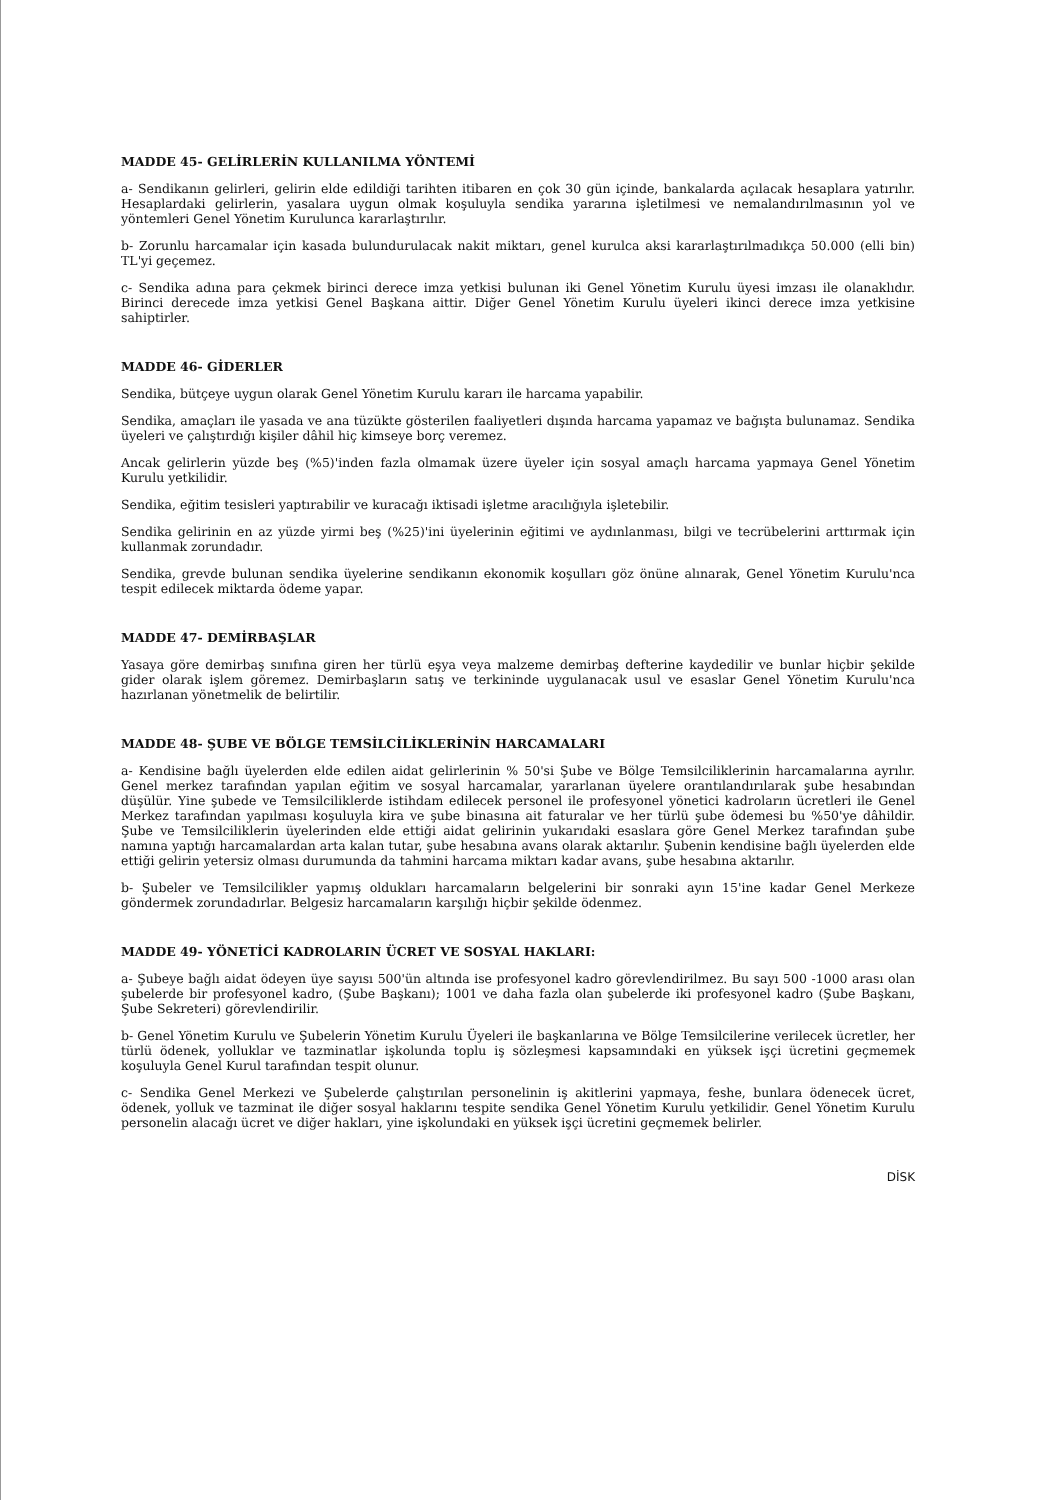MADDE 45- GELİRLERİN KULLANILMA YÖNTEMİ
a- Sendikanın gelirleri, gelirin elde edildiği tarihten itibaren en çok 30 gün içinde, bankalarda açılacak hesaplara yatırılır. Hesaplardaki gelirlerin, yasalara uygun olmak koşuluyla sendika yararına işletilmesi ve nemalandırılmasının yol ve yöntemleri Genel Yönetim Kurulunca kararlaştırılır.
b- Zorunlu harcamalar için kasada bulundurulacak nakit miktarı, genel kurulca aksi kararlaştırılmadıkça 50.000 (elli bin) TL'yi geçemez.
c- Sendika adına para çekmek birinci derece imza yetkisi bulunan iki Genel Yönetim Kurulu üyesi imzası ile olanaklıdır. Birinci derecede imza yetkisi Genel Başkana aittir. Diğer Genel Yönetim Kurulu üyeleri ikinci derece imza yetkisine sahiptirler.
MADDE 46- GİDERLER
Sendika, bütçeye uygun olarak Genel Yönetim Kurulu kararı ile harcama yapabilir.
Sendika, amaçları ile yasada ve ana tüzükte gösterilen faaliyetleri dışında harcama yapamaz ve bağışta bulunamaz. Sendika üyeleri ve çalıştırdığı kişiler dâhil hiç kimseye borç veremez.
Ancak gelirlerin yüzde beş (%5)'inden fazla olmamak üzere üyeler için sosyal amaçlı harcama yapmaya Genel Yönetim Kurulu yetkilidir.
Sendika, eğitim tesisleri yaptırabilir ve kuracağı iktisadi işletme aracılığıyla işletebilir.
Sendika gelirinin en az yüzde yirmi beş (%25)'ini üyelerinin eğitimi ve aydınlanması, bilgi ve tecrübelerini arttırmak için kullanmak zorundadır.
Sendika, grevde bulunan sendika üyelerine sendikanın ekonomik koşulları göz önüne alınarak, Genel Yönetim Kurulu'nca tespit edilecek miktarda ödeme yapar.
MADDE 47- DEMİRBAŞLAR
Yasaya göre demirbaş sınıfına giren her türlü eşya veya malzeme demirbaş defterine kaydedilir ve bunlar hiçbir şekilde gider olarak işlem göremez. Demirbaşların satış ve terkininde uygulanacak usul ve esaslar Genel Yönetim Kurulu'nca hazırlanan yönetmelik de belirtilir.
MADDE 48- ŞUBE VE BÖLGE TEMSİLCİLİKLERİNİN HARCAMALARI
a- Kendisine bağlı üyelerden elde edilen aidat gelirlerinin % 50'si Şube ve Bölge Temsilciliklerinin harcamalarına ayrılır. Genel merkez tarafından yapılan eğitim ve sosyal harcamalar, yararlanan üyelere orantılandırılarak şube hesabından düşülür. Yine şubede ve Temsilciliklerde istihdam edilecek personel ile profesyonel yönetici kadroların ücretleri ile Genel Merkez tarafından yapılması koşuluyla kira ve şube binasına ait faturalar ve her türlü şube ödemesi bu %50'ye dâhildir. Şube ve Temsilciliklerin üyelerinden elde ettiği aidat gelirinin yukarıdaki esaslara göre Genel Merkez tarafından şube namına yaptığı harcamalardan arta kalan tutar, şube hesabına avans olarak aktarılır. Şubenin kendisine bağlı üyelerden elde ettiği gelirin yetersiz olması durumunda da tahmini harcama miktarı kadar avans, şube hesabına aktarılır.
b- Şubeler ve Temsilcilikler yapmış oldukları harcamaların belgelerini bir sonraki ayın 15'ine kadar Genel Merkeze göndermek zorundadırlar. Belgesiz harcamaların karşılığı hiçbir şekilde ödenmez.
MADDE 49- YÖNETİCİ KADROLARIN ÜCRET VE SOSYAL HAKLARI:
a- Şubeye bağlı aidat ödeyen üye sayısı 500'ün altında ise profesyonel kadro görevlendirilmez. Bu sayı 500 -1000 arası olan şubelerde bir profesyonel kadro, (Şube Başkanı); 1001 ve daha fazla olan şubelerde iki profesyonel kadro (Şube Başkanı, Şube Sekreteri) görevlendirilir.
b- Genel Yönetim Kurulu ve Şubelerin Yönetim Kurulu Üyeleri ile başkanlarına ve Bölge Temsilcilerine verilecek ücretler, her türlü ödenek, yolluklar ve tazminatlar işkolunda toplu iş sözleşmesi kapsamındaki en yüksek işçi ücretini geçmemek koşuluyla Genel Kurul tarafından tespit olunur.
c- Sendika Genel Merkezi ve Şubelerde çalıştırılan personelinin iş akitlerini yapmaya, feshe, bunlara ödenecek ücret, ödenek, yolluk ve tazminat ile diğer sosyal haklarını tespite sendika Genel Yönetim Kurulu yetkilidir. Genel Yönetim Kurulu personelin alacağı ücret ve diğer hakları, yine işkolundaki en yüksek işçi ücretini geçmemek belirler.
DİSK